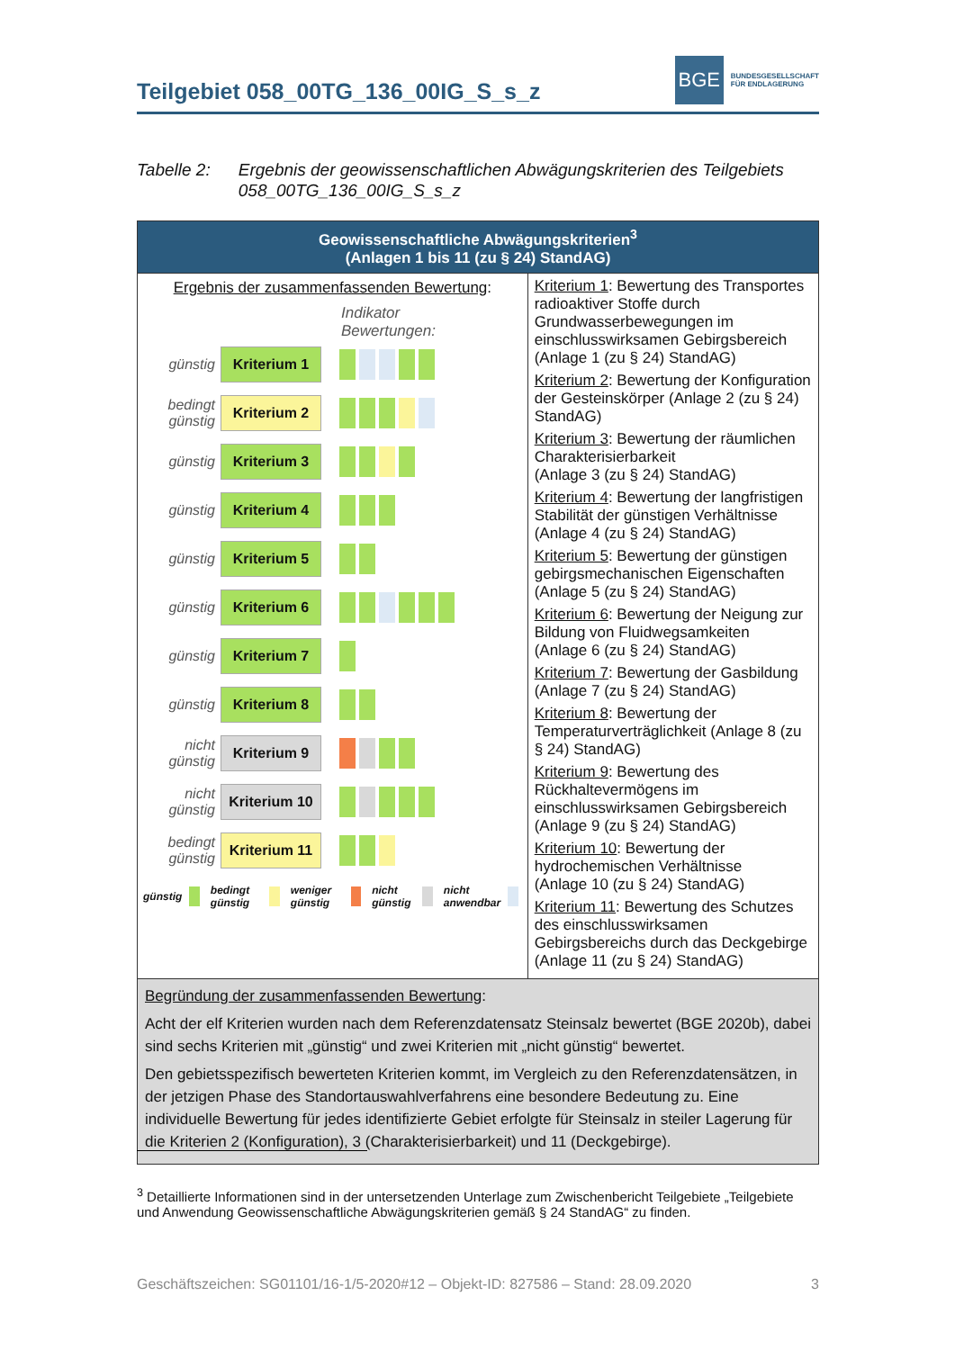Teilgebiet 058_00TG_136_00IG_S_s_z
BGE
BUNDESGESELLSCHAFT
FÜR ENDLAGERUNG
Tabelle 2: Ergebnis der geowissenschaftlichen Abwägungskriterien des Teilgebiets 058_00TG_136_00IG_S_s_z
| Geowissenschaftliche Abwägungskriterien<sup>3</sup> (Anlagen 1 bis 11 (zu § 24) StandAG) | |
| --- | --- |
| Ergebnis der zusammenfassenden Bewertung : Indikator Bewertungen: günstig Kriterium 1 bedingt günstig Kriterium 2 günstig Kriterium 3 günstig Kriterium 4 günstig Kriterium 5 günstig Kriterium 6 günstig Kriterium 7 günstig Kriterium 8 nicht günstig Kriterium 9 nicht günstig Kriterium 10 bedingt günstig Kriterium 11 günstig bedingt günstig weniger günstig nicht günstig nicht anwendbar | Kriterium 1 : Bewertung des Transportes radioaktiver Stoffe durch Grundwasserbewegungen im einschlusswirksamen Gebirgsbereich (Anlage 1 (zu § 24) StandAG) Kriterium 2 : Bewertung der Konfiguration der Gesteinskörper (Anlage 2 (zu § 24) StandAG) Kriterium 3 : Bewertung der räumlichen Charakterisierbarkeit (Anlage 3 (zu § 24) StandAG) Kriterium 4 : Bewertung der langfristigen Stabilität der günstigen Verhältnisse (Anlage 4 (zu § 24) StandAG) Kriterium 5 : Bewertung der günstigen gebirgsmechanischen Eigenschaften (Anlage 5 (zu § 24) StandAG) Kriterium 6 : Bewertung der Neigung zur Bildung von Fluidwegsamkeiten (Anlage 6 (zu § 24) StandAG) Kriterium 7 : Bewertung der Gasbildung (Anlage 7 (zu § 24) StandAG) Kriterium 8 : Bewertung der Temperaturverträglichkeit (Anlage 8 (zu § 24) StandAG) Kriterium 9 : Bewertung des Rückhaltevermögens im einschlusswirksamen Gebirgsbereich (Anlage 9 (zu § 24) StandAG) Kriterium 10 : Bewertung der hydrochemischen Verhältnisse (Anlage 10 (zu § 24) StandAG) Kriterium 11 : Bewertung des Schutzes des einschlusswirksamen Gebirgsbereichs durch das Deckgebirge (Anlage 11 (zu § 24) StandAG) |
| Begründung der zusammenfassenden Bewertung : Acht der elf Kriterien wurden nach dem Referenzdatensatz Steinsalz bewertet (BGE 2020b), dabei sind sechs Kriterien mit „günstig“ und zwei Kriterien mit „nicht günstig“ bewertet. Den gebietsspezifisch bewerteten Kriterien kommt, im Vergleich zu den Referenzdatensätzen, in der jetzigen Phase des Standortauswahlverfahrens eine besondere Bedeutung zu. Eine individuelle Bewertung für jedes identifizierte Gebiet erfolgte für Steinsalz in steiler Lagerung für die Kriterien 2 (Konfiguration), 3 (Charakterisierbarkeit) und 11 (Deckgebirge). | |
<sup>3</sup> Detaillierte Informationen sind in der untersetzenden Unterlage zum Zwischenbericht Teilgebiete „Teilgebiete und Anwendung Geowissenschaftliche Abwägungskriterien gemäß § 24 StandAG“ zu finden.
Geschäftszeichen: SG01101/16-1/5-2020#12 – Objekt-ID: 827586 – Stand: 28.09.2020 3